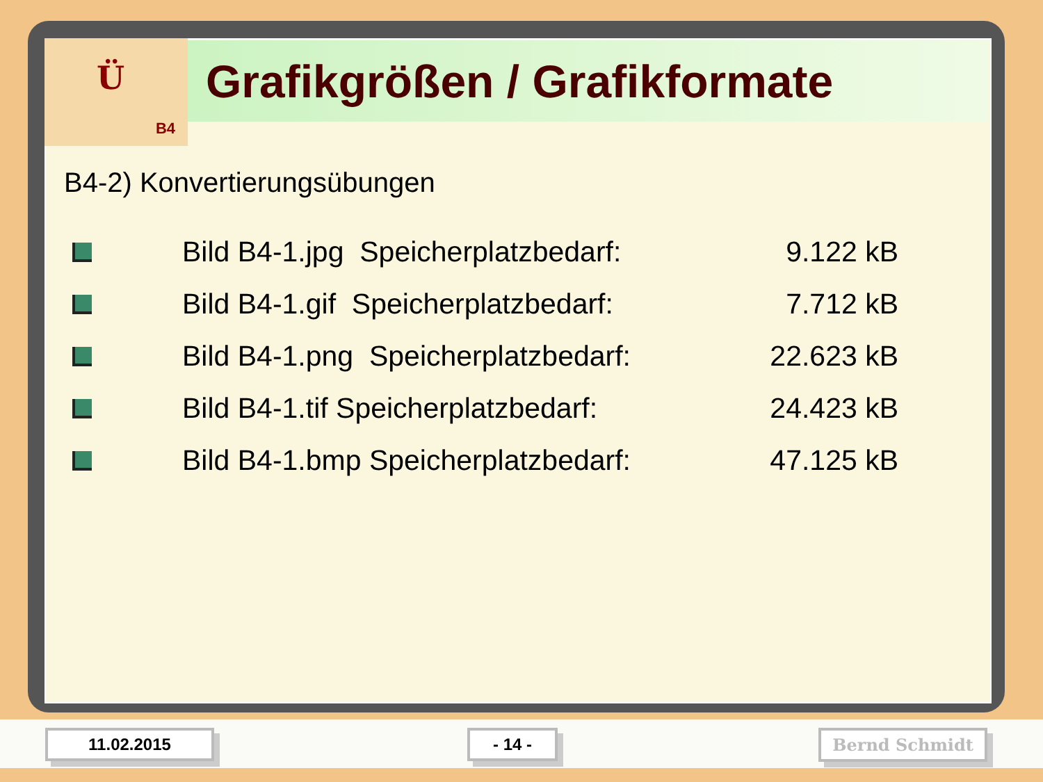Ü
B4
Grafikgrößen / Grafikformate
B4-2) Konvertierungsübungen
Bild B4-1.jpg Speicherplatzbedarf:
9.122 kB
Bild B4-1.gif Speicherplatzbedarf:
7.712 kB
Bild B4-1.png Speicherplatzbedarf:
22.623 kB
Bild B4-1.tif Speicherplatzbedarf:
24.423 kB
Bild B4-1.bmp Speicherplatzbedarf:
47.125 kB
11.02.2015 - 14 - Bernd Schmidt